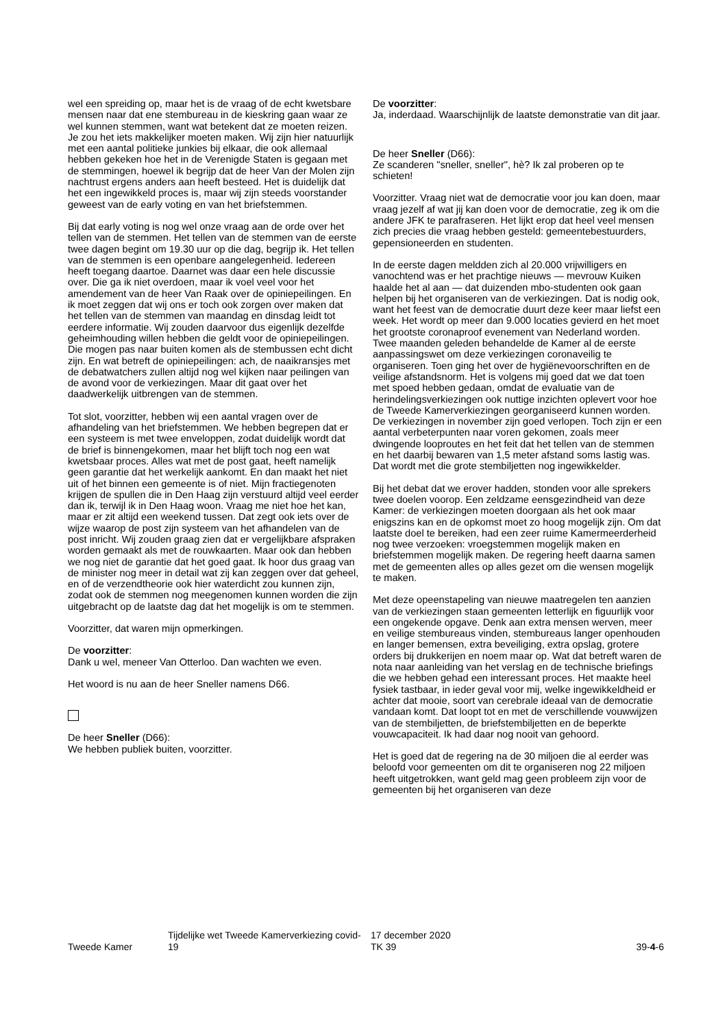wel een spreiding op, maar het is de vraag of de echt kwetsbare mensen naar dat ene stembureau in de kieskring gaan waar ze wel kunnen stemmen, want wat betekent dat ze moeten reizen. Je zou het iets makkelijker moeten maken. Wij zijn hier natuurlijk met een aantal politieke junkies bij elkaar, die ook allemaal hebben gekeken hoe het in de Verenigde Staten is gegaan met de stemmingen, hoewel ik begrijp dat de heer Van der Molen zijn nachtrust ergens anders aan heeft besteed. Het is duidelijk dat het een ingewikkeld proces is, maar wij zijn steeds voorstander geweest van de early voting en van het briefstemmen.
Bij dat early voting is nog wel onze vraag aan de orde over het tellen van de stemmen. Het tellen van de stemmen van de eerste twee dagen begint om 19.30 uur op die dag, begrijp ik. Het tellen van de stemmen is een openbare aangelegenheid. Iedereen heeft toegang daartoe. Daarnet was daar een hele discussie over. Die ga ik niet overdoen, maar ik voel veel voor het amendement van de heer Van Raak over de opiniepeilingen. En ik moet zeggen dat wij ons er toch ook zorgen over maken dat het tellen van de stemmen van maandag en dinsdag leidt tot eerdere informatie. Wij zouden daarvoor dus eigenlijk dezelfde geheimhouding willen hebben die geldt voor de opiniepeilingen. Die mogen pas naar buiten komen als de stembussen echt dicht zijn. En wat betreft de opiniepeilingen: ach, de naaikransjes met de debatwatchers zullen altijd nog wel kijken naar peilingen van de avond voor de verkiezingen. Maar dit gaat over het daadwerkelijk uitbrengen van de stemmen.
Tot slot, voorzitter, hebben wij een aantal vragen over de afhandeling van het briefstemmen. We hebben begrepen dat er een systeem is met twee enveloppen, zodat duidelijk wordt dat de brief is binnengekomen, maar het blijft toch nog een wat kwetsbaar proces. Alles wat met de post gaat, heeft namelijk geen garantie dat het werkelijk aankomt. En dan maakt het niet uit of het binnen een gemeente is of niet. Mijn fractiegenoten krijgen de spullen die in Den Haag zijn verstuurd altijd veel eerder dan ik, terwijl ik in Den Haag woon. Vraag me niet hoe het kan, maar er zit altijd een weekend tussen. Dat zegt ook iets over de wijze waarop de post zijn systeem van het afhandelen van de post inricht. Wij zouden graag zien dat er vergelijkbare afspraken worden gemaakt als met de rouwkaarten. Maar ook dan hebben we nog niet de garantie dat het goed gaat. Ik hoor dus graag van de minister nog meer in detail wat zij kan zeggen over dat geheel, en of de verzendtheorie ook hier waterdicht zou kunnen zijn, zodat ook de stemmen nog meegenomen kunnen worden die zijn uitgebracht op de laatste dag dat het mogelijk is om te stemmen.
Voorzitter, dat waren mijn opmerkingen.
De voorzitter:
Dank u wel, meneer Van Otterloo. Dan wachten we even.
Het woord is nu aan de heer Sneller namens D66.
De heer Sneller (D66):
We hebben publiek buiten, voorzitter.
De voorzitter:
Ja, inderdaad. Waarschijnlijk de laatste demonstratie van dit jaar.
De heer Sneller (D66):
Ze scanderen "sneller, sneller", hè? Ik zal proberen op te schieten!
Voorzitter. Vraag niet wat de democratie voor jou kan doen, maar vraag jezelf af wat jij kan doen voor de democratie, zeg ik om die andere JFK te parafraseren. Het lijkt erop dat heel veel mensen zich precies die vraag hebben gesteld: gemeentebestuurders, gepensioneerden en studenten.
In de eerste dagen meldden zich al 20.000 vrijwilligers en vanochtend was er het prachtige nieuws — mevrouw Kuiken haalde het al aan — dat duizenden mbo-studenten ook gaan helpen bij het organiseren van de verkiezingen. Dat is nodig ook, want het feest van de democratie duurt deze keer maar liefst een week. Het wordt op meer dan 9.000 locaties gevierd en het moet het grootste coronaproof evenement van Nederland worden. Twee maanden geleden behandelde de Kamer al de eerste aanpassingswet om deze verkiezingen coronaveilig te organiseren. Toen ging het over de hygiënevoorschriften en de veilige afstandsnorm. Het is volgens mij goed dat we dat toen met spoed hebben gedaan, omdat de evaluatie van de herindelingsverkiezingen ook nuttige inzichten oplevert voor hoe de Tweede Kamerverkiezingen georganiseerd kunnen worden. De verkiezingen in november zijn goed verlopen. Toch zijn er een aantal verbeterpunten naar voren gekomen, zoals meer dwingende looproutes en het feit dat het tellen van de stemmen en het daarbij bewaren van 1,5 meter afstand soms lastig was. Dat wordt met die grote stembiljetten nog ingewikkelder.
Bij het debat dat we erover hadden, stonden voor alle sprekers twee doelen voorop. Een zeldzame eensgezindheid van deze Kamer: de verkiezingen moeten doorgaan als het ook maar enigszins kan en de opkomst moet zo hoog mogelijk zijn. Om dat laatste doel te bereiken, had een zeer ruime Kamermeerderheid nog twee verzoeken: vroegstemmen mogelijk maken en briefstemmen mogelijk maken. De regering heeft daarna samen met de gemeenten alles op alles gezet om die wensen mogelijk te maken.
Met deze opeenstapeling van nieuwe maatregelen ten aanzien van de verkiezingen staan gemeenten letterlijk en figuurlijk voor een ongekende opgave. Denk aan extra mensen werven, meer en veilige stembureaus vinden, stembureaus langer openhouden en langer bemensen, extra beveiliging, extra opslag, grotere orders bij drukkerijen en noem maar op. Wat dat betreft waren de nota naar aanleiding van het verslag en de technische briefings die we hebben gehad een interessant proces. Het maakte heel fysiek tastbaar, in ieder geval voor mij, welke ingewikkeldheid er achter dat mooie, soort van cerebrale ideaal van de democratie vandaan komt. Dat loopt tot en met de verschillende vouwwijzen van de stembiljetten, de briefstembiljetten en de beperkte vouwcapaciteit. Ik had daar nog nooit van gehoord.
Het is goed dat de regering na de 30 miljoen die al eerder was beloofd voor gemeenten om dit te organiseren nog 22 miljoen heeft uitgetrokken, want geld mag geen probleem zijn voor de gemeenten bij het organiseren van deze
Tweede Kamer
Tijdelijke wet Tweede Kamerverkiezing covid-19
17 december 2020
TK 39
39-4-6